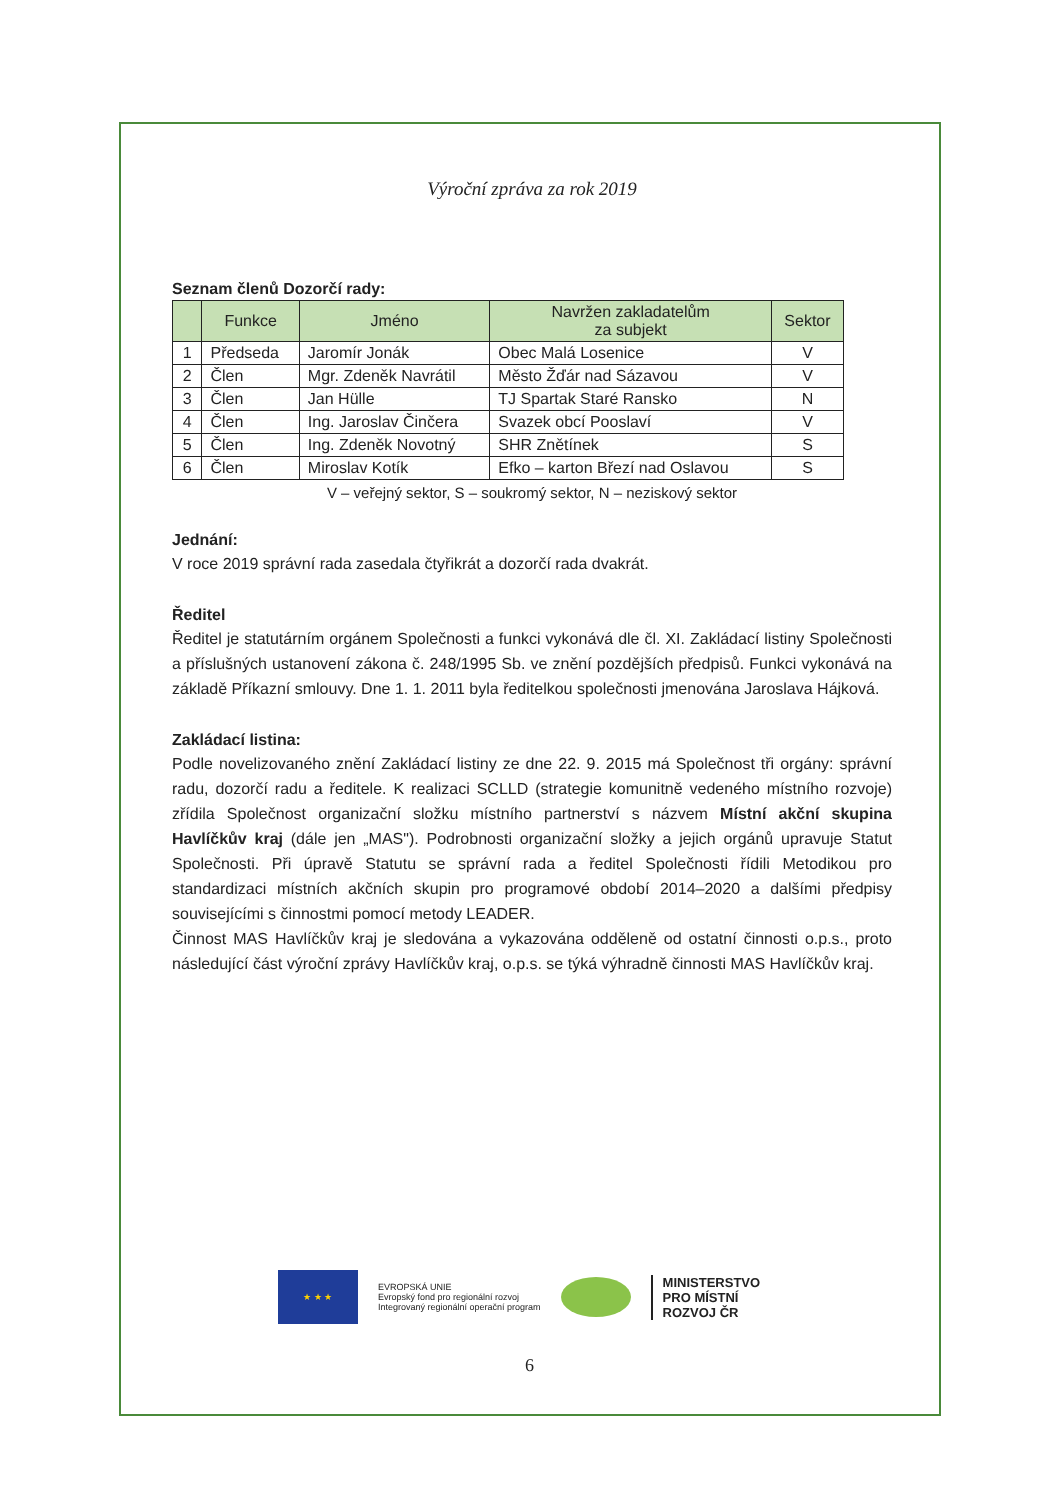Výroční zpráva za rok 2019
Seznam členů Dozorčí rady:
| | Funkce | Jméno | Navržen zakladatelům za subjekt | Sektor |
| --- | --- | --- | --- | --- |
| 1 | Předseda | Jaromír Jonák | Obec Malá Losenice | V |
| 2 | Člen | Mgr. Zdeněk Navrátil | Město Žďár nad Sázavou | V |
| 3 | Člen | Jan Hülle | TJ Spartak Staré Ransko | N |
| 4 | Člen | Ing. Jaroslav Činčera | Svazek obcí Pooslaví | V |
| 5 | Člen | Ing. Zdeněk Novotný | SHR Znětínek | S |
| 6 | Člen | Miroslav Kotík | Efko – karton Březí nad Oslavou | S |
V – veřejný sektor, S – soukromý sektor, N – neziskový sektor
Jednání:
V roce 2019 správní rada zasedala čtyřikrát a dozorčí rada dvakrát.
Ředitel
Ředitel je statutárním orgánem Společnosti a funkci vykonává dle čl. XI. Zakládací listiny Společnosti a příslušných ustanovení zákona č. 248/1995 Sb. ve znění pozdějších předpisů. Funkci vykonává na základě Příkazní smlouvy. Dne 1. 1. 2011 byla ředitelkou společnosti jmenována Jaroslava Hájková.
Zakládací listina:
Podle novelizovaného znění Zakládací listiny ze dne 22. 9. 2015 má Společnost tři orgány: správní radu, dozorčí radu a ředitele. K realizaci SCLLD (strategie komunitně vedeného místního rozvoje) zřídila Společnost organizační složku místního partnerství s názvem Místní akční skupina Havlíčkův kraj (dále jen „MAS"). Podrobnosti organizační složky a jejich orgánů upravuje Statut Společnosti. Při úpravě Statutu se správní rada a ředitel Společnosti řídili Metodikou pro standardizaci místních akčních skupin pro programové období 2014–2020 a dalšími předpisy souvisejícími s činnostmi pomocí metody LEADER.
Činnost MAS Havlíčkův kraj je sledována a vykazována odděleně od ostatní činnosti o.p.s., proto následující část výroční zprávy Havlíčkův kraj, o.p.s. se týká výhradně činnosti MAS Havlíčkův kraj.
★ ★ ★
EVROPSKÁ UNIE
Evropský fond pro regionální rozvoj
Integrovaný regionální operační program
MINISTERSTVO
PRO MÍSTNÍ
ROZVOJ ČR
6